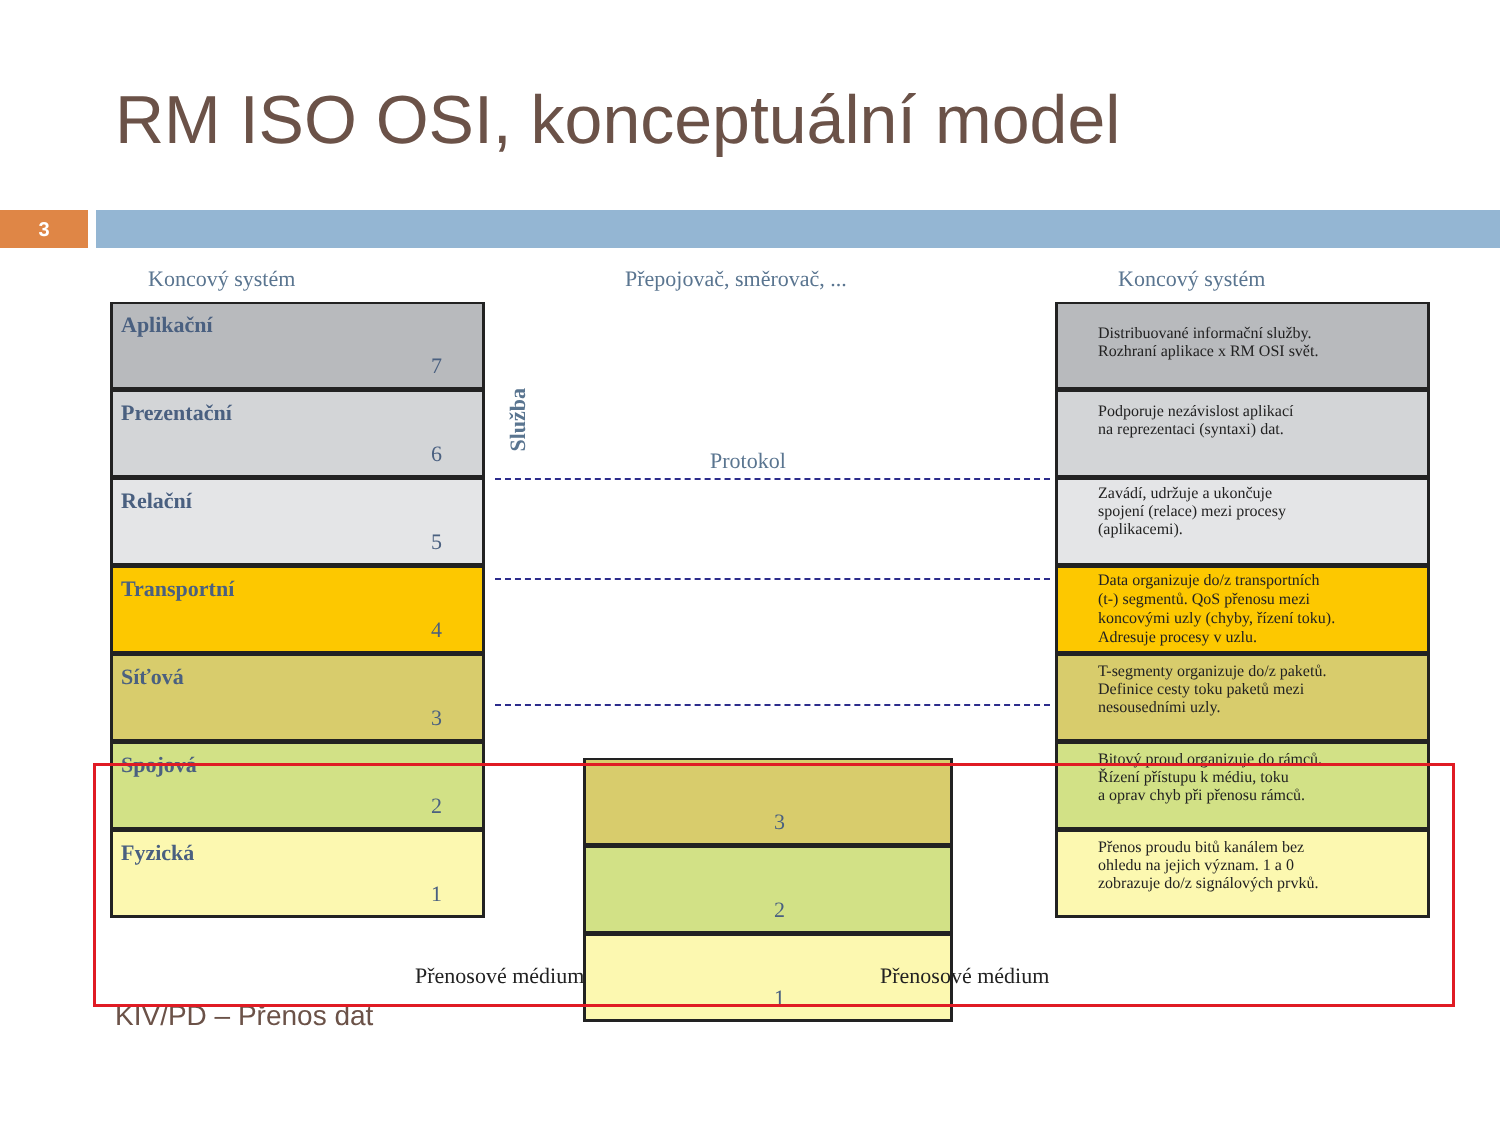RM ISO OSI, konceptuální model
3
Koncový systém Přepojovač, směrovač, ... Koncový systém
Aplikační
7
Prezentační
6
Relační
5
Transportní
4
Síťová
3
Spojová
2
Fyzická
1
Služba
Protokol
3
2
1
Distribuované informační služby.
Rozhraní aplikace x RM OSI svět.
Podporuje nezávislost aplikací
na reprezentaci (syntaxi) dat.
Zavádí, udržuje a ukončuje
spojení (relace) mezi procesy
(aplikacemi).
Data organizuje do/z transportních
(t-) segmentů. QoS přenosu mezi
koncovými uzly (chyby, řízení toku).
Adresuje procesy v uzlu.
T-segmenty organizuje do/z paketů.
Definice cesty toku paketů mezi
nesousedními uzly.
Bitový proud organizuje do rámců.
Řízení přístupu k médiu, toku
a oprav chyb při přenosu rámců.
Přenos proudu bitů kanálem bez
ohledu na jejich význam. 1 a 0
zobrazuje do/z signálových prvků.
Přenosové médium Přenosové médium
KIV/PD – Přenos dat